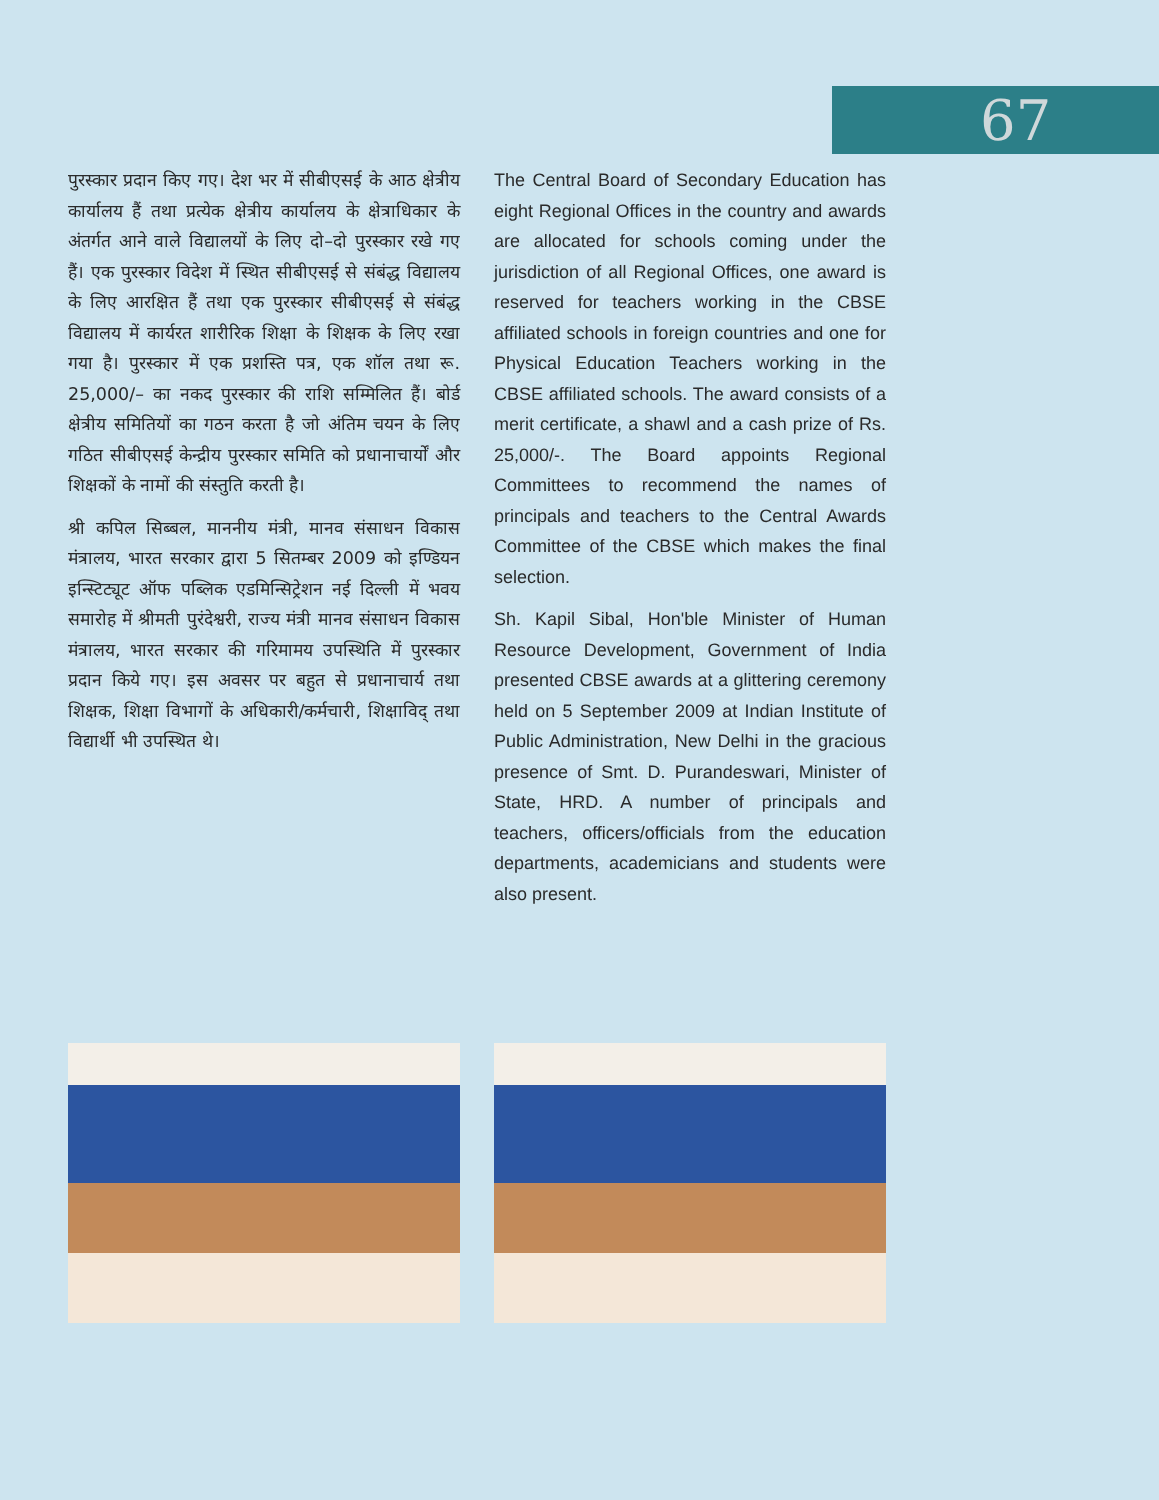67
पुरस्कार प्रदान किए गए। देश भर में सीबीएसई के आठ क्षेत्रीय कार्यालय हैं तथा प्रत्येक क्षेत्रीय कार्यालय के क्षेत्राधिकार के अंतर्गत आने वाले विद्यालयों के लिए दो–दो पुरस्कार रखे गए हैं। एक पुरस्कार विदेश में स्थित सीबीएसई से संबंद्ध विद्यालय के लिए आरक्षित हैं तथा एक पुरस्कार सीबीएसई से संबंद्ध विद्यालय में कार्यरत शारीरिक शिक्षा के शिक्षक के लिए रखा गया है। पुरस्कार में एक प्रशस्ति पत्र, एक शॉल तथा रू. 25,000/– का नकद पुरस्कार की राशि सम्मिलित हैं। बोर्ड क्षेत्रीय समितियों का गठन करता है जो अंतिम चयन के लिए गठित सीबीएसई केन्द्रीय पुरस्कार समिति को प्रधानाचार्यों और शिक्षकों के नामों की संस्तुति करती है।
श्री कपिल सिब्बल, माननीय मंत्री, मानव संसाधन विकास मंत्रालय, भारत सरकार द्वारा 5 सितम्बर 2009 को इण्डियन इन्स्टिट्यूट ऑफ पब्लिक एडमिन्सिट्रेशन नई दिल्ली में भवय समारोह में श्रीमती पुरंदेश्वरी, राज्य मंत्री मानव संसाधन विकास मंत्रालय, भारत सरकार की गरिमामय उपस्थिति में पुरस्कार प्रदान किये गए। इस अवसर पर बहुत से प्रधानाचार्य तथा शिक्षक, शिक्षा विभागों के अधिकारी/कर्मचारी, शिक्षाविद् तथा विद्यार्थी भी उपस्थित थे।
The Central Board of Secondary Education has eight Regional Offices in the country and awards are allocated for schools coming under the jurisdiction of all Regional Offices, one award is reserved for teachers working in the CBSE affiliated schools in foreign countries and one for Physical Education Teachers working in the CBSE affiliated schools. The award consists of a merit certificate, a shawl and a cash prize of Rs. 25,000/-. The Board appoints Regional Committees to recommend the names of principals and teachers to the Central Awards Committee of the CBSE which makes the final selection.
Sh. Kapil Sibal, Hon'ble Minister of Human Resource Development, Government of India presented CBSE awards at a glittering ceremony held on 5 September 2009 at Indian Institute of Public Administration, New Delhi in the gracious presence of Smt. D. Purandeswari, Minister of State, HRD. A number of principals and teachers, officers/officials from the education departments, academicians and students were also present.